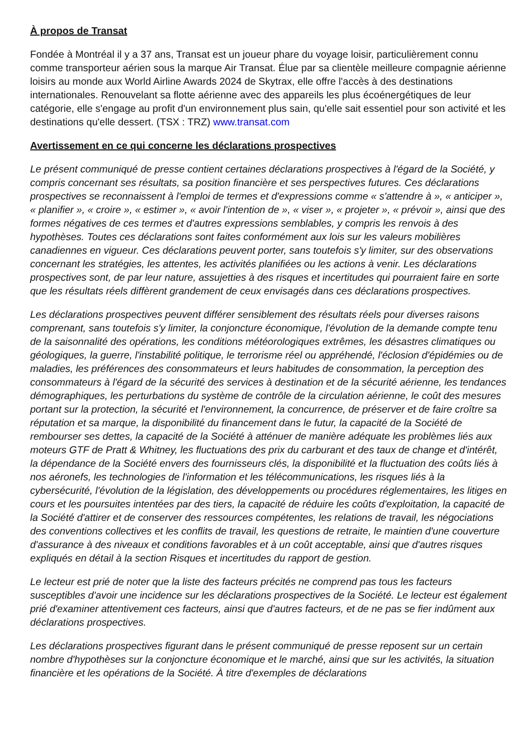À propos de Transat
Fondée à Montréal il y a 37 ans, Transat est un joueur phare du voyage loisir, particulièrement connu comme transporteur aérien sous la marque Air Transat. Élue par sa clientèle meilleure compagnie aérienne loisirs au monde aux World Airline Awards 2024 de Skytrax, elle offre l'accès à des destinations internationales. Renouvelant sa flotte aérienne avec des appareils les plus écoénergétiques de leur catégorie, elle s'engage au profit d'un environnement plus sain, qu'elle sait essentiel pour son activité et les destinations qu'elle dessert. (TSX : TRZ) www.transat.com
Avertissement en ce qui concerne les déclarations prospectives
Le présent communiqué de presse contient certaines déclarations prospectives à l'égard de la Société, y compris concernant ses résultats, sa position financière et ses perspectives futures. Ces déclarations prospectives se reconnaissent à l'emploi de termes et d'expressions comme « s'attendre à », « anticiper », « planifier », « croire », « estimer », « avoir l'intention de », « viser », « projeter », « prévoir », ainsi que des formes négatives de ces termes et d'autres expressions semblables, y compris les renvois à des hypothèses. Toutes ces déclarations sont faites conformément aux lois sur les valeurs mobilières canadiennes en vigueur. Ces déclarations peuvent porter, sans toutefois s'y limiter, sur des observations concernant les stratégies, les attentes, les activités planifiées ou les actions à venir. Les déclarations prospectives sont, de par leur nature, assujetties à des risques et incertitudes qui pourraient faire en sorte que les résultats réels diffèrent grandement de ceux envisagés dans ces déclarations prospectives.
Les déclarations prospectives peuvent différer sensiblement des résultats réels pour diverses raisons comprenant, sans toutefois s'y limiter, la conjoncture économique, l'évolution de la demande compte tenu de la saisonnalité des opérations, les conditions météorologiques extrêmes, les désastres climatiques ou géologiques, la guerre, l'instabilité politique, le terrorisme réel ou appréhendé, l'éclosion d'épidémies ou de maladies, les préférences des consommateurs et leurs habitudes de consommation, la perception des consommateurs à l'égard de la sécurité des services à destination et de la sécurité aérienne, les tendances démographiques, les perturbations du système de contrôle de la circulation aérienne, le coût des mesures portant sur la protection, la sécurité et l'environnement, la concurrence, de préserver et de faire croître sa réputation et sa marque, la disponibilité du financement dans le futur, la capacité de la Société de rembourser ses dettes, la capacité de la Société à atténuer de manière adéquate les problèmes liés aux moteurs GTF de Pratt & Whitney, les fluctuations des prix du carburant et des taux de change et d'intérêt, la dépendance de la Société envers des fournisseurs clés, la disponibilité et la fluctuation des coûts liés à nos aéronefs, les technologies de l'information et les télécommunications, les risques liés à la cybersécurité, l'évolution de la législation, des développements ou procédures réglementaires, les litiges en cours et les poursuites intentées par des tiers, la capacité de réduire les coûts d'exploitation, la capacité de la Société d'attirer et de conserver des ressources compétentes, les relations de travail, les négociations des conventions collectives et les conflits de travail, les questions de retraite, le maintien d'une couverture d'assurance à des niveaux et conditions favorables et à un coût acceptable, ainsi que d'autres risques expliqués en détail à la section Risques et incertitudes du rapport de gestion.
Le lecteur est prié de noter que la liste des facteurs précités ne comprend pas tous les facteurs susceptibles d'avoir une incidence sur les déclarations prospectives de la Société. Le lecteur est également prié d'examiner attentivement ces facteurs, ainsi que d'autres facteurs, et de ne pas se fier indûment aux déclarations prospectives.
Les déclarations prospectives figurant dans le présent communiqué de presse reposent sur un certain nombre d'hypothèses sur la conjoncture économique et le marché, ainsi que sur les activités, la situation financière et les opérations de la Société. À titre d'exemples de déclarations